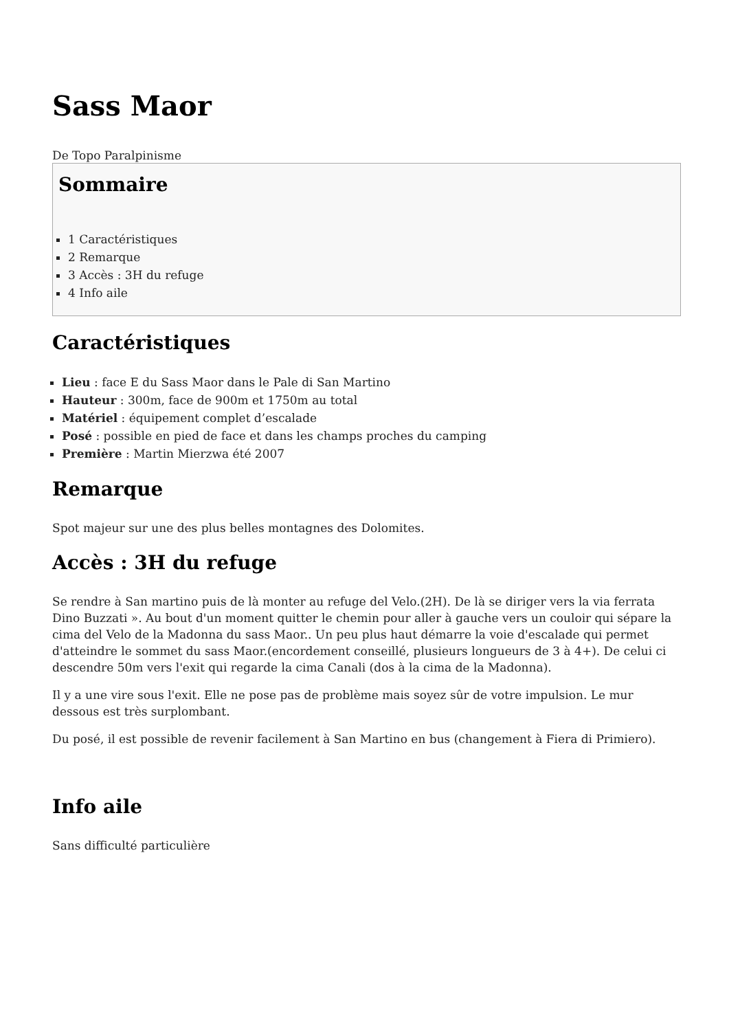Sass Maor
De Topo Paralpinisme
Sommaire
1 Caractéristiques
2 Remarque
3 Accès : 3H du refuge
4 Info aile
Caractéristiques
Lieu : face E du Sass Maor dans le Pale di San Martino
Hauteur : 300m, face de 900m et 1750m au total
Matériel : équipement complet d’escalade
Posé : possible en pied de face et dans les champs proches du camping
Première : Martin Mierzwa été 2007
Remarque
Spot majeur sur une des plus belles montagnes des Dolomites.
Accès : 3H du refuge
Se rendre à San martino puis de là monter au refuge del Velo.(2H). De là se diriger vers la via ferrata Dino Buzzati ». Au bout d'un moment quitter le chemin pour aller à gauche vers un couloir qui sépare la cima del Velo de la Madonna du sass Maor.. Un peu plus haut démarre la voie d'escalade qui permet d'atteindre le sommet du sass Maor.(encordement conseillé, plusieurs longueurs de 3 à 4+). De celui ci descendre 50m vers l'exit qui regarde la cima Canali (dos à la cima de la Madonna).
Il y a une vire sous l'exit. Elle ne pose pas de problème mais soyez sûr de votre impulsion. Le mur dessous est très surplombant.
Du posé, il est possible de revenir facilement à San Martino en bus (changement à Fiera di Primiero).
Info aile
Sans difficulté particulière